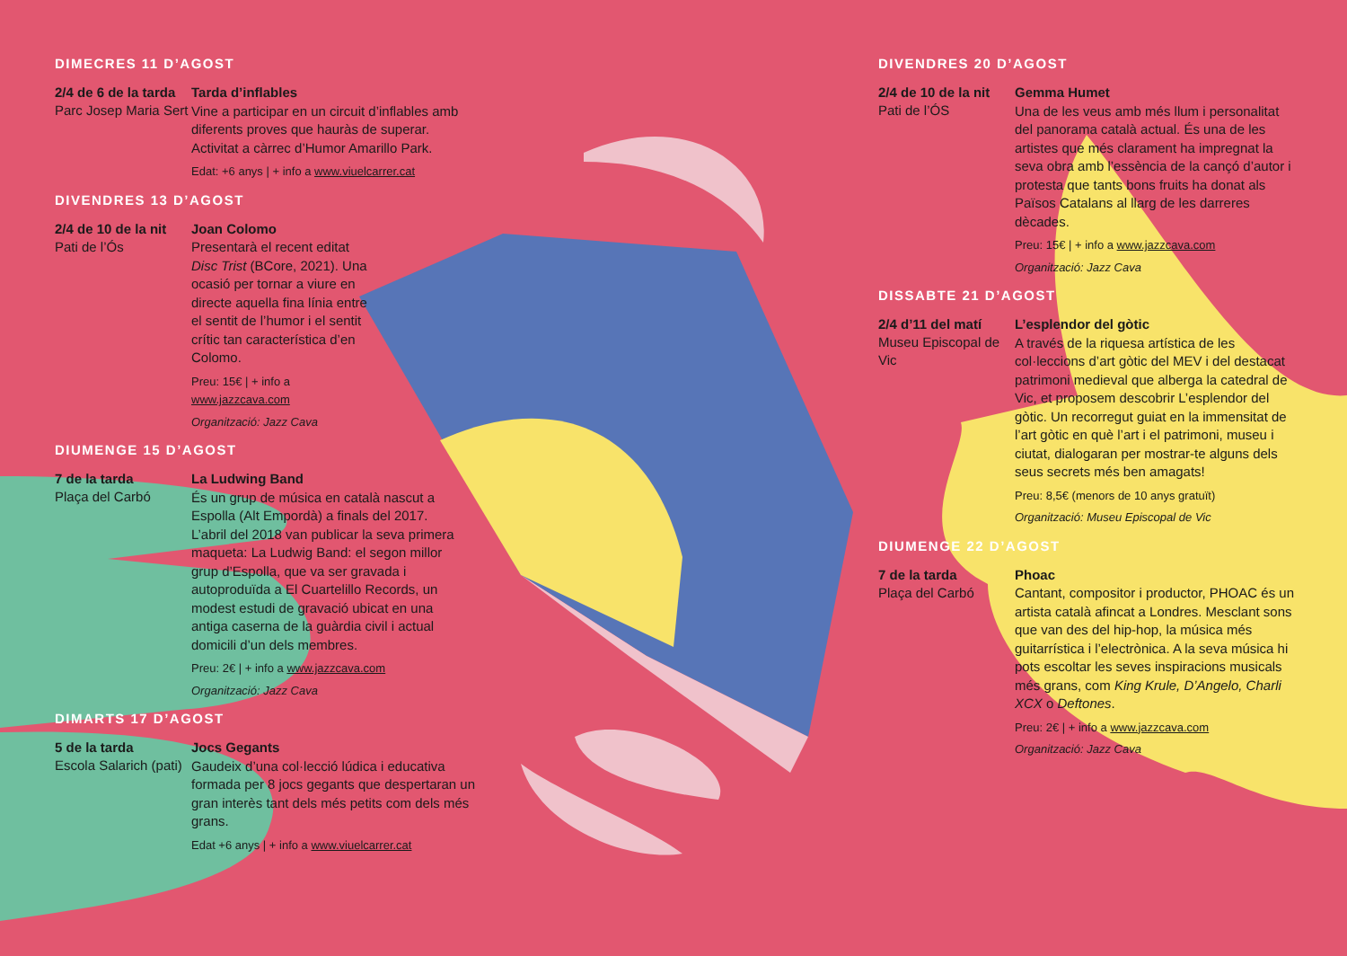DIMECRES 11 D’AGOST
2/4 de 6 de la tarda
Parc Josep Maria Sert
Tarda d’inflables
Vine a participar en un circuit d’inflables amb diferents proves que hauràs de superar. Activitat a càrrec d’Humor Amarillo Park.
Edat: +6 anys | + info a www.viuelcarrer.cat
DIVENDRES 13 D’AGOST
2/4 de 10 de la nit
Pati de l’Ós
Joan Colomo
Presentarà el recent editat Disc Trist (BCore, 2021). Una ocasió per tornar a viure en directe aquella fina línia entre el sentit de l’humor i el sentit crític tan característica d’en Colomo.
Preu: 15€ | + info a www.jazzcava.com
Organització: Jazz Cava
DIUMENGE 15 D’AGOST
7 de la tarda
Plaça del Carbó
La Ludwing Band
És un grup de música en català nascut a Espolla (Alt Empordà) a finals del 2017. L’abril del 2018 van publicar la seva primera maqueta: La Ludwig Band: el segon millor grup d’Espolla, que va ser gravada i autoproduïda a El Cuartelillo Records, un modest estudi de gravació ubicat en una antiga caserna de la guàrdia civil i actual domicili d’un dels membres.
Preu: 2€ | + info a www.jazzcava.com
Organització: Jazz Cava
DIMARTS 17 D’AGOST
5 de la tarda
Escola Salarich (pati)
Jocs Gegants
Gaudeix d’una col·lecció lúdica i educativa formada per 8 jocs gegants que despertaran un gran interès tant dels més petits com dels més grans.
Edat +6 anys | + info a www.viuelcarrer.cat
DIVENDRES 20 D’AGOST
2/4 de 10 de la nit
Pati de l’ÓS
Gemma Humet
Una de les veus amb més llum i personalitat del panorama català actual. És una de les artistes que més clarament ha impregnat la seva obra amb l’essència de la cançó d’autor i protesta que tants bons fruits ha donat als Països Catalans al llarg de les darreres dècades.
Preu: 15€ | + info a www.jazzcava.com
Organització: Jazz Cava
DISSABTE 21 D’AGOST
2/4 d’11 del matí
Museu Episcopal de Vic
L’esplendor del gòtic
A través de la riquesa artística de les col·leccions d’art gòtic del MEV i del destacat patrimoni medieval que alberga la catedral de Vic, et proposem descobrir L’esplendor del gòtic. Un recorregut guiat en la immensitat de l’art gòtic en què l’art i el patrimoni, museu i ciutat, dialogaran per mostrar-te alguns dels seus secrets més ben amagats!
Preu: 8,5€ (menors de 10 anys gratuït)
Organització: Museu Episcopal de Vic
DIUMENGE 22 D’AGOST
7 de la tarda
Plaça del Carbó
Phoac
Cantant, compositor i productor, PHOAC és un artista català afincat a Londres. Mesclant sons que van des del hip-hop, la música més guitarrística i l’electrònica. A la seva música hi pots escoltar les seves inspiracions musicals més grans, com King Krule, D’Angelo, Charli XCX o Deftones.
Preu: 2€ | + info a www.jazzcava.com
Organització: Jazz Cava